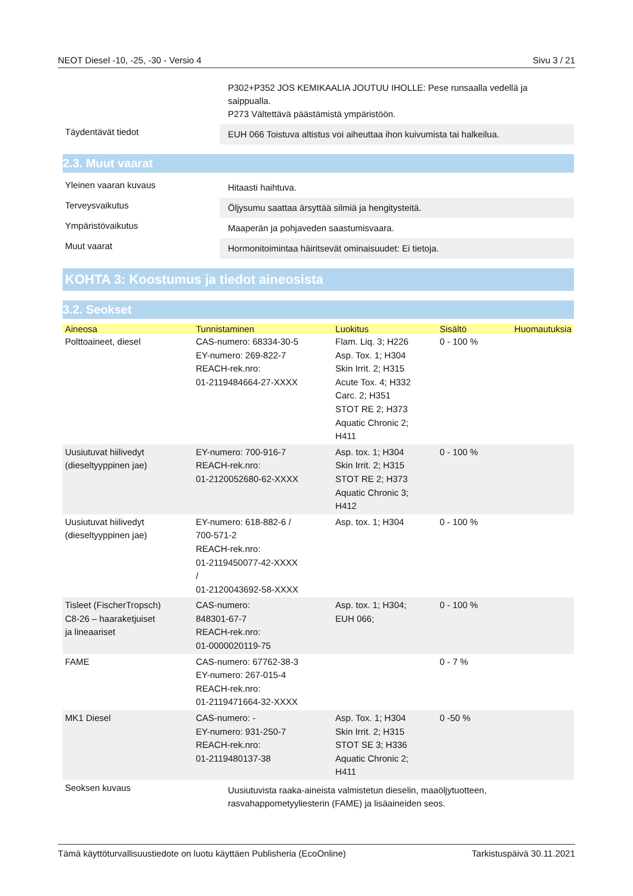NEOT Diesel -10, -25, -30 - Versio 4 Sivu 3 / 21
P302+P352 JOS KEMIKAALIA JOUTUU IHOLLE: Pese runsaalla vedellä ja saippualla.
P273 Vältettävä päästämistä ympäristöön.
Täydentävät tiedot
EUH 066 Toistuva altistus voi aiheuttaa ihon kuivumista tai halkeilua.
2.3. Muut vaarat
Yleinen vaaran kuvaus
Hitaasti haihtuva.
Terveysvaikutus
Öljysumu saattaa ärsyttää silmiä ja hengitysteitä.
Ympäristövaikutus
Maaperän ja pohjaveden saastumisvaara.
Muut vaarat
Hormonitoimintaa häiritsevät ominaisuudet: Ei tietoja.
KOHTA 3: Koostumus ja tiedot aineosista
3.2. Seokset
| Aineosa | Tunnistaminen | Luokitus | Sisältö | Huomautuksia |
| --- | --- | --- | --- | --- |
| Polttoaineet, diesel | CAS-numero: 68334-30-5 EY-numero: 269-822-7 REACH-rek.nro: 01-2119484664-27-XXXX | Flam. Liq. 3; H226 Asp. Tox. 1; H304 Skin Irrit. 2; H315 Acute Tox. 4; H332 Carc. 2; H351 STOT RE 2; H373 Aquatic Chronic 2; H411 | 0 - 100 % | |
| Uusiutuvat hiilivedyt (dieseltyyppinen jae) | EY-numero: 700-916-7 REACH-rek.nro: 01-2120052680-62-XXXX | Asp. tox. 1; H304 Skin Irrit. 2; H315 STOT RE 2; H373 Aquatic Chronic 3; H412 | 0 - 100 % | |
| Uusiutuvat hiilivedyt (dieseltyyppinen jae) | EY-numero: 618-882-6 / 700-571-2 REACH-rek.nro: 01-2119450077-42-XXXX / 01-2120043692-58-XXXX | Asp. tox. 1; H304 | 0 - 100 % | |
| Tisleet (FischerTropsch) C8-26 – haaraketjuiset ja lineaariset | CAS-numero: 848301-67-7 REACH-rek.nro: 01-0000020119-75 | Asp. tox. 1; H304; EUH 066; | 0 - 100 % | |
| FAME | CAS-numero: 67762-38-3 EY-numero: 267-015-4 REACH-rek.nro: 01-2119471664-32-XXXX | | 0 - 7 % | |
| MK1 Diesel | CAS-numero: - EY-numero: 931-250-7 REACH-rek.nro: 01-2119480137-38 | Asp. Tox. 1; H304 Skin Irrit. 2; H315 STOT SE 3; H336 Aquatic Chronic 2; H411 | 0 -50 % | |
Seoksen kuvaus
Uusiutuvista raaka-aineista valmistetun dieselin, maaöljytuotteen, rasvahappometyyliesterin (FAME) ja lisäaineiden seos.
Tämä käyttöturvallisuustiedote on luotu käyttäen Publisheria (EcoOnline) Tarkistuspäivä 30.11.2021